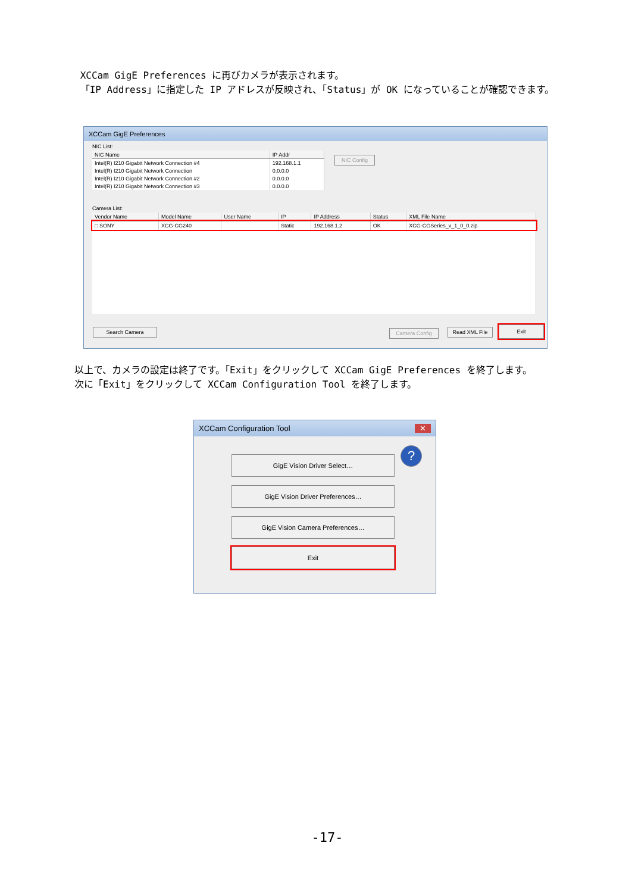XCCam GigE Preferences に再びカメラが表示されます。
「IP Address」に指定した IP アドレスが反映され、「Status」が OK になっていることが確認できます。
XCCam GigE Preferences
NIC List:
| NIC Name | IP Addr |
| --- | --- |
| Intel(R) I210 Gigabit Network Connection #4 | 192.168.1.1 |
| Intel(R) I210 Gigabit Network Connection | 0.0.0.0 |
| Intel(R) I210 Gigabit Network Connection #2 | 0.0.0.0 |
| Intel(R) I210 Gigabit Network Connection #3 | 0.0.0.0 |
Camera List:
| Vendor Name | Model Name | User Name | IP | IP Address | Status | XML File Name |
| --- | --- | --- | --- | --- | --- | --- |
| □ SONY | XCG-CG240 | | Static | 192.168.1.2 | OK | XCG-CGSeries_v_1_0_0.zip |
NIC Config
Search Camera Camera Config
Read XML File
Exit
以上で、カメラの設定は終了です。「Exit」をクリックして XCCam GigE Preferences を終了します。
次に「Exit」をクリックして XCCam Configuration Tool を終了します。
XCCam Configuration Tool ✕
GigE Vision Driver Select…
GigE Vision Driver Preferences…
GigE Vision Camera Preferences…
Exit
?
-17-